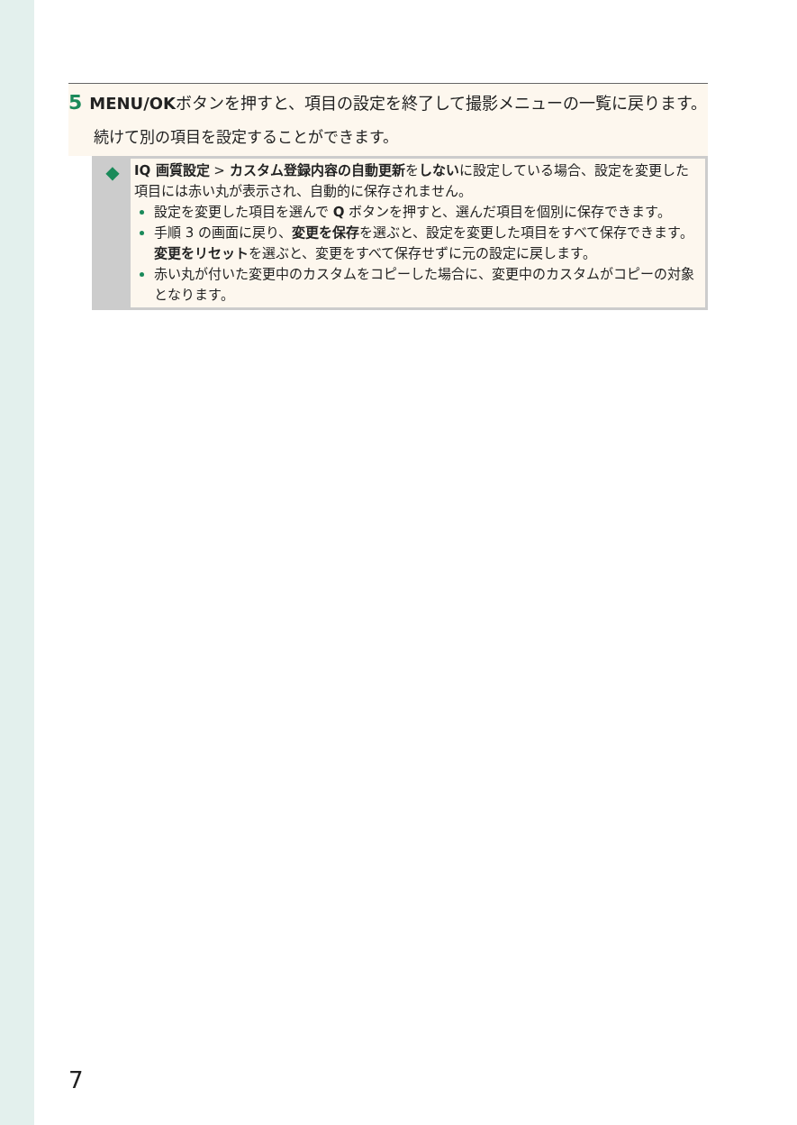5 MENU/OKボタンを押すと、項目の設定を終了して撮影メニューの一覧に戻ります。
続けて別の項目を設定することができます。
◆
IQ 画質設定 > カスタム登録内容の自動更新をしないに設定している場合、設定を変更した項目には赤い丸が表示され、自動的に保存されません。
設定を変更した項目を選んで Q ボタンを押すと、選んだ項目を個別に保存できます。
手順 3 の画面に戻り、変更を保存を選ぶと、設定を変更した項目をすべて保存できます。変更をリセットを選ぶと、変更をすべて保存せずに元の設定に戻します。
赤い丸が付いた変更中のカスタムをコピーした場合に、変更中のカスタムがコピーの対象となります。
7